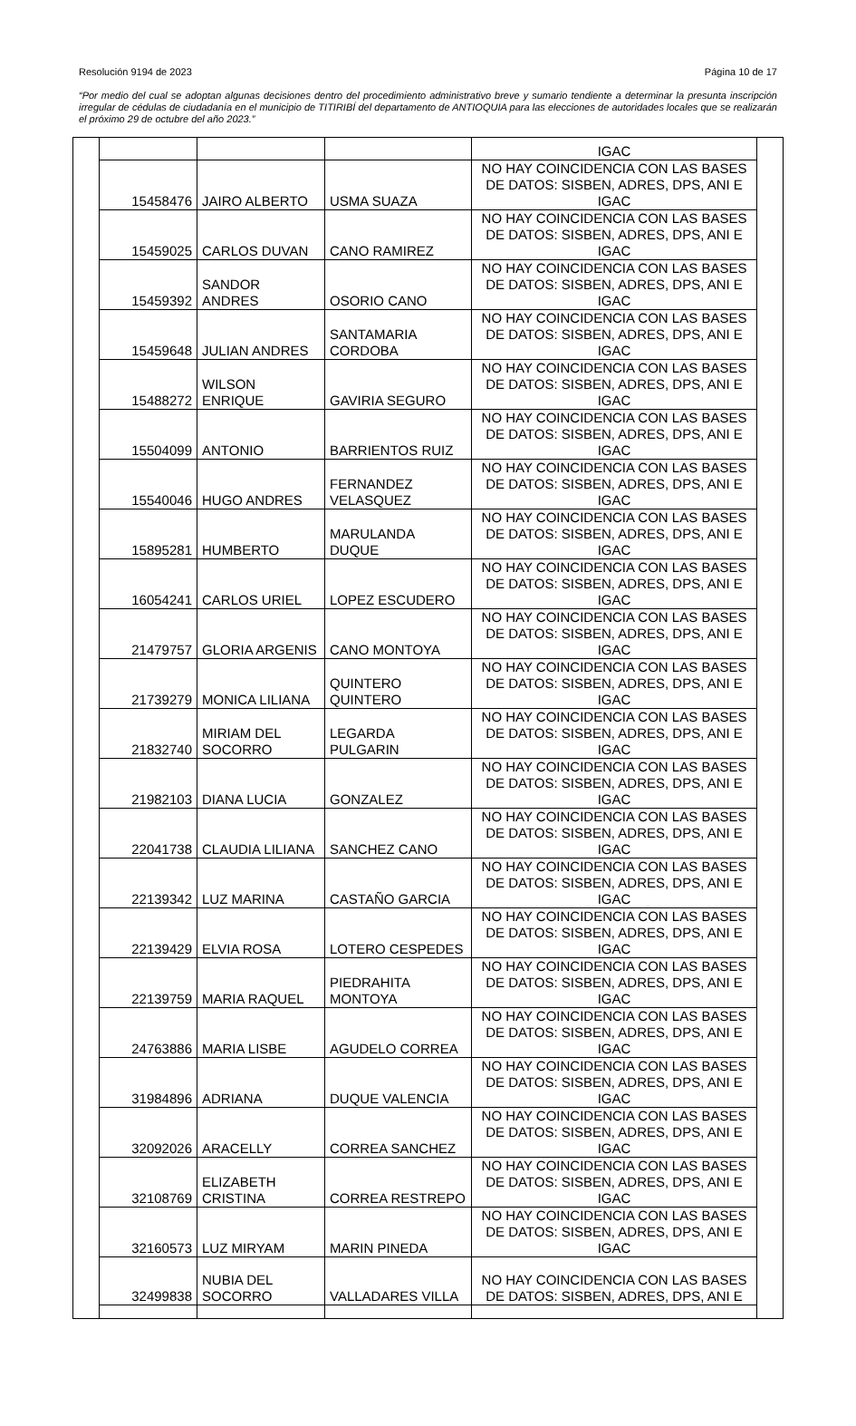Resolución 9194 de 2023 Página 10 de 17
“Por medio del cual se adoptan algunas decisiones dentro del procedimiento administrativo breve y sumario tendiente a determinar la presunta inscripción irregular de cédulas de ciudadanía en el municipio de TITIRIBÍ del departamento de ANTIOQUIA para las elecciones de autoridades locales que se realizarán el próximo 29 de octubre del año 2023.”
| | | | IGAC |
| 15458476 | JAIRO ALBERTO | USMA SUAZA | NO HAY COINCIDENCIA CON LAS BASES DE DATOS: SISBEN, ADRES, DPS, ANI E IGAC |
| 15459025 | CARLOS DUVAN | CANO RAMIREZ | NO HAY COINCIDENCIA CON LAS BASES DE DATOS: SISBEN, ADRES, DPS, ANI E IGAC |
| 15459392 | SANDOR ANDRES | OSORIO CANO | NO HAY COINCIDENCIA CON LAS BASES DE DATOS: SISBEN, ADRES, DPS, ANI E IGAC |
| 15459648 | JULIAN ANDRES | SANTAMARIA CORDOBA | NO HAY COINCIDENCIA CON LAS BASES DE DATOS: SISBEN, ADRES, DPS, ANI E IGAC |
| 15488272 | WILSON ENRIQUE | GAVIRIA SEGURO | NO HAY COINCIDENCIA CON LAS BASES DE DATOS: SISBEN, ADRES, DPS, ANI E IGAC |
| 15504099 | ANTONIO | BARRIENTOS RUIZ | NO HAY COINCIDENCIA CON LAS BASES DE DATOS: SISBEN, ADRES, DPS, ANI E IGAC |
| 15540046 | HUGO ANDRES | FERNANDEZ VELASQUEZ | NO HAY COINCIDENCIA CON LAS BASES DE DATOS: SISBEN, ADRES, DPS, ANI E IGAC |
| 15895281 | HUMBERTO | MARULANDA DUQUE | NO HAY COINCIDENCIA CON LAS BASES DE DATOS: SISBEN, ADRES, DPS, ANI E IGAC |
| 16054241 | CARLOS URIEL | LOPEZ ESCUDERO | NO HAY COINCIDENCIA CON LAS BASES DE DATOS: SISBEN, ADRES, DPS, ANI E IGAC |
| 21479757 | GLORIA ARGENIS | CANO MONTOYA | NO HAY COINCIDENCIA CON LAS BASES DE DATOS: SISBEN, ADRES, DPS, ANI E IGAC |
| 21739279 | MONICA LILIANA | QUINTERO QUINTERO | NO HAY COINCIDENCIA CON LAS BASES DE DATOS: SISBEN, ADRES, DPS, ANI E IGAC |
| 21832740 | MIRIAM DEL SOCORRO | LEGARDA PULGARIN | NO HAY COINCIDENCIA CON LAS BASES DE DATOS: SISBEN, ADRES, DPS, ANI E IGAC |
| 21982103 | DIANA LUCIA | GONZALEZ | NO HAY COINCIDENCIA CON LAS BASES DE DATOS: SISBEN, ADRES, DPS, ANI E IGAC |
| 22041738 | CLAUDIA LILIANA | SANCHEZ CANO | NO HAY COINCIDENCIA CON LAS BASES DE DATOS: SISBEN, ADRES, DPS, ANI E IGAC |
| 22139342 | LUZ MARINA | CASTAÑO GARCIA | NO HAY COINCIDENCIA CON LAS BASES DE DATOS: SISBEN, ADRES, DPS, ANI E IGAC |
| 22139429 | ELVIA ROSA | LOTERO CESPEDES | NO HAY COINCIDENCIA CON LAS BASES DE DATOS: SISBEN, ADRES, DPS, ANI E IGAC |
| 22139759 | MARIA RAQUEL | PIEDRAHITA MONTOYA | NO HAY COINCIDENCIA CON LAS BASES DE DATOS: SISBEN, ADRES, DPS, ANI E IGAC |
| 24763886 | MARIA LISBE | AGUDELO CORREA | NO HAY COINCIDENCIA CON LAS BASES DE DATOS: SISBEN, ADRES, DPS, ANI E IGAC |
| 31984896 | ADRIANA | DUQUE VALENCIA | NO HAY COINCIDENCIA CON LAS BASES DE DATOS: SISBEN, ADRES, DPS, ANI E IGAC |
| 32092026 | ARACELLY | CORREA SANCHEZ | NO HAY COINCIDENCIA CON LAS BASES DE DATOS: SISBEN, ADRES, DPS, ANI E IGAC |
| 32108769 | ELIZABETH CRISTINA | CORREA RESTREPO | NO HAY COINCIDENCIA CON LAS BASES DE DATOS: SISBEN, ADRES, DPS, ANI E IGAC |
| 32160573 | LUZ MIRYAM | MARIN PINEDA | NO HAY COINCIDENCIA CON LAS BASES DE DATOS: SISBEN, ADRES, DPS, ANI E IGAC |
| 32499838 | NUBIA DEL SOCORRO | VALLADARES VILLA | NO HAY COINCIDENCIA CON LAS BASES DE DATOS: SISBEN, ADRES, DPS, ANI E |